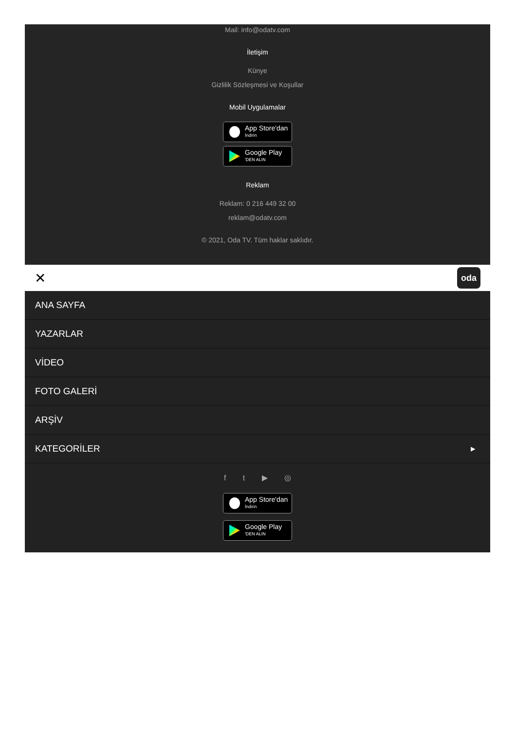Mail: info@odatv.com
İletişim
Künye
Gizlilik Sözleşmesi ve Koşullar
Mobil Uygulamalar
App Store'dan
İndirin
Google Play
'DEN ALIN
Reklam
Reklam: 0 216 449 32 00
reklam@odatv.com
© 2021, Oda TV. Tüm haklar saklıdır.
✕ oda
ANA SAYFA
YAZARLAR
VİDEO
FOTO GALERİ
ARŞİV
KATEGORİLER ▸
f t ▶ ◎
App Store'dan
İndirin
Google Play
'DEN ALIN